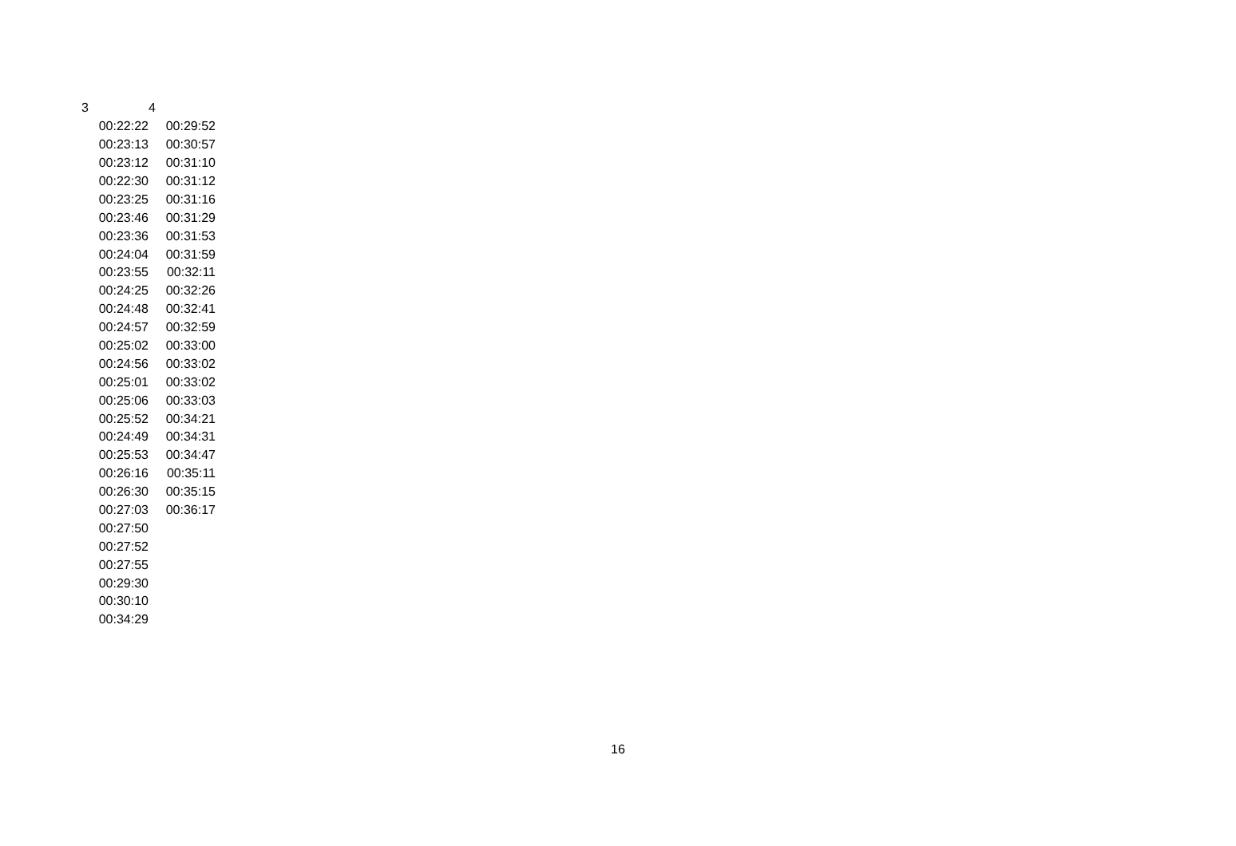| 3 | 4 |
| --- | --- |
| 00:22:22 | 00:29:52 |
| 00:23:13 | 00:30:57 |
| 00:23:12 | 00:31:10 |
| 00:22:30 | 00:31:12 |
| 00:23:25 | 00:31:16 |
| 00:23:46 | 00:31:29 |
| 00:23:36 | 00:31:53 |
| 00:24:04 | 00:31:59 |
| 00:23:55 | 00:32:11 |
| 00:24:25 | 00:32:26 |
| 00:24:48 | 00:32:41 |
| 00:24:57 | 00:32:59 |
| 00:25:02 | 00:33:00 |
| 00:24:56 | 00:33:02 |
| 00:25:01 | 00:33:02 |
| 00:25:06 | 00:33:03 |
| 00:25:52 | 00:34:21 |
| 00:24:49 | 00:34:31 |
| 00:25:53 | 00:34:47 |
| 00:26:16 | 00:35:11 |
| 00:26:30 | 00:35:15 |
| 00:27:03 | 00:36:17 |
| 00:27:50 | |
| 00:27:52 | |
| 00:27:55 | |
| 00:29:30 | |
| 00:30:10 | |
| 00:34:29 | |
16